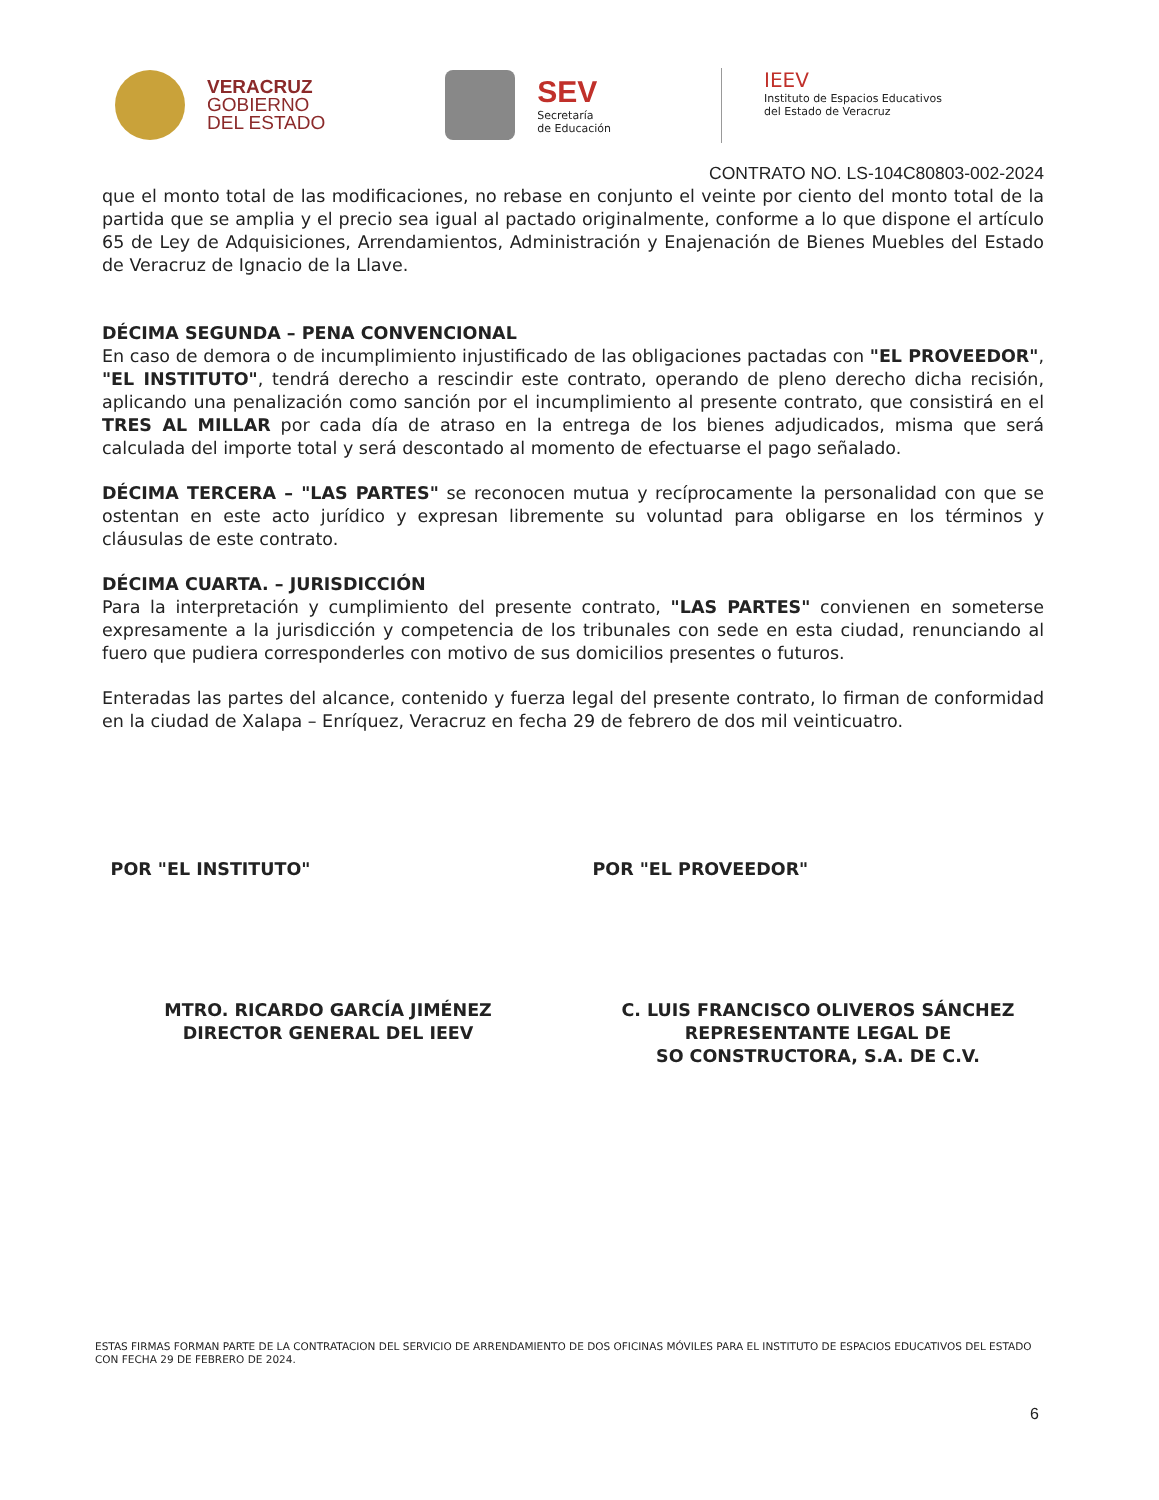VERACRUZ
GOBIERNO
DEL ESTADO
SEV
Secretaría
de Educación
IEEV
Instituto de Espacios Educativos
del Estado de Veracruz
CONTRATO NO. LS-104C80803-002-2024
que el monto total de las modificaciones, no rebase en conjunto el veinte por ciento del monto total de la partida que se amplia y el precio sea igual al pactado originalmente, conforme a lo que dispone el artículo 65 de Ley de Adquisiciones, Arrendamientos, Administración y Enajenación de Bienes Muebles del Estado de Veracruz de Ignacio de la Llave.
DÉCIMA SEGUNDA – PENA CONVENCIONAL
En caso de demora o de incumplimiento injustificado de las obligaciones pactadas con "EL PROVEEDOR", "EL INSTITUTO", tendrá derecho a rescindir este contrato, operando de pleno derecho dicha recisión, aplicando una penalización como sanción por el incumplimiento al presente contrato, que consistirá en el TRES AL MILLAR por cada día de atraso en la entrega de los bienes adjudicados, misma que será calculada del importe total y será descontado al momento de efectuarse el pago señalado.
DÉCIMA TERCERA – "LAS PARTES" se reconocen mutua y recíprocamente la personalidad con que se ostentan en este acto jurídico y expresan libremente su voluntad para obligarse en los términos y cláusulas de este contrato.
DÉCIMA CUARTA. – JURISDICCIÓN
Para la interpretación y cumplimiento del presente contrato, "LAS PARTES" convienen en someterse expresamente a la jurisdicción y competencia de los tribunales con sede en esta ciudad, renunciando al fuero que pudiera corresponderles con motivo de sus domicilios presentes o futuros.
Enteradas las partes del alcance, contenido y fuerza legal del presente contrato, lo firman de conformidad en la ciudad de Xalapa – Enríquez, Veracruz en fecha 29 de febrero de dos mil veinticuatro.
POR "EL INSTITUTO"
MTRO. RICARDO GARCÍA JIMÉNEZ
DIRECTOR GENERAL DEL IEEV
POR "EL PROVEEDOR"
C. LUIS FRANCISCO OLIVEROS SÁNCHEZ
REPRESENTANTE LEGAL DE
SO CONSTRUCTORA, S.A. DE C.V.
ESTAS FIRMAS FORMAN PARTE DE LA CONTRATACION DEL SERVICIO DE ARRENDAMIENTO DE DOS OFICINAS MÓVILES PARA EL INSTITUTO DE ESPACIOS EDUCATIVOS DEL ESTADO CON FECHA 29 DE FEBRERO DE 2024.
6